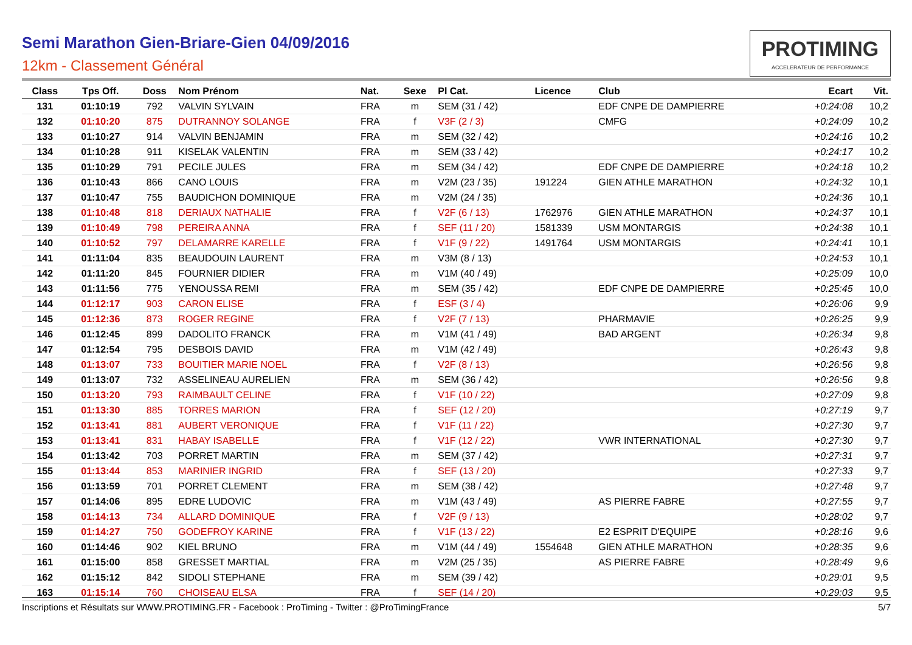Semi Marathon Gien-Briare-Gien 04/09/2016
12km - Classement Général
PROTIMING
ACCELERATEUR DE PERFORMANCE
| Class | Tps Off. | Doss | Nom Prénom | Nat. | Sexe | Pl Cat. | Licence | Club | Ecart | Vit. |
| --- | --- | --- | --- | --- | --- | --- | --- | --- | --- | --- |
| 131 | 01:10:19 | 792 | VALVIN SYLVAIN | FRA | m | SEM (31 / 42) | | EDF CNPE DE DAMPIERRE | +0:24:08 | 10,2 |
| 132 | 01:10:20 | 875 | DUTRANNOY SOLANGE | FRA | f | V3F (2 / 3) | | CMFG | +0:24:09 | 10,2 |
| 133 | 01:10:27 | 914 | VALVIN BENJAMIN | FRA | m | SEM (32 / 42) | | | +0:24:16 | 10,2 |
| 134 | 01:10:28 | 911 | KISELAK VALENTIN | FRA | m | SEM (33 / 42) | | | +0:24:17 | 10,2 |
| 135 | 01:10:29 | 791 | PECILE JULES | FRA | m | SEM (34 / 42) | | EDF CNPE DE DAMPIERRE | +0:24:18 | 10,2 |
| 136 | 01:10:43 | 866 | CANO LOUIS | FRA | m | V2M (23 / 35) | 191224 | GIEN ATHLE MARATHON | +0:24:32 | 10,1 |
| 137 | 01:10:47 | 755 | BAUDICHON DOMINIQUE | FRA | m | V2M (24 / 35) | | | +0:24:36 | 10,1 |
| 138 | 01:10:48 | 818 | DERIAUX NATHALIE | FRA | f | V2F (6 / 13) | 1762976 | GIEN ATHLE MARATHON | +0:24:37 | 10,1 |
| 139 | 01:10:49 | 798 | PEREIRA ANNA | FRA | f | SEF (11 / 20) | 1581339 | USM MONTARGIS | +0:24:38 | 10,1 |
| 140 | 01:10:52 | 797 | DELAMARRE KARELLE | FRA | f | V1F (9 / 22) | 1491764 | USM MONTARGIS | +0:24:41 | 10,1 |
| 141 | 01:11:04 | 835 | BEAUDOUIN LAURENT | FRA | m | V3M (8 / 13) | | | +0:24:53 | 10,1 |
| 142 | 01:11:20 | 845 | FOURNIER DIDIER | FRA | m | V1M (40 / 49) | | | +0:25:09 | 10,0 |
| 143 | 01:11:56 | 775 | YENOUSSA REMI | FRA | m | SEM (35 / 42) | | EDF CNPE DE DAMPIERRE | +0:25:45 | 10,0 |
| 144 | 01:12:17 | 903 | CARON ELISE | FRA | f | ESF (3 / 4) | | | +0:26:06 | 9,9 |
| 145 | 01:12:36 | 873 | ROGER REGINE | FRA | f | V2F (7 / 13) | | PHARMAVIE | +0:26:25 | 9,9 |
| 146 | 01:12:45 | 899 | DADOLITO FRANCK | FRA | m | V1M (41 / 49) | | BAD ARGENT | +0:26:34 | 9,8 |
| 147 | 01:12:54 | 795 | DESBOIS DAVID | FRA | m | V1M (42 / 49) | | | +0:26:43 | 9,8 |
| 148 | 01:13:07 | 733 | BOUITIER MARIE NOEL | FRA | f | V2F (8 / 13) | | | +0:26:56 | 9,8 |
| 149 | 01:13:07 | 732 | ASSELINEAU AURELIEN | FRA | m | SEM (36 / 42) | | | +0:26:56 | 9,8 |
| 150 | 01:13:20 | 793 | RAIMBAULT CELINE | FRA | f | V1F (10 / 22) | | | +0:27:09 | 9,8 |
| 151 | 01:13:30 | 885 | TORRES MARION | FRA | f | SEF (12 / 20) | | | +0:27:19 | 9,7 |
| 152 | 01:13:41 | 881 | AUBERT VERONIQUE | FRA | f | V1F (11 / 22) | | | +0:27:30 | 9,7 |
| 153 | 01:13:41 | 831 | HABAY ISABELLE | FRA | f | V1F (12 / 22) | | VWR INTERNATIONAL | +0:27:30 | 9,7 |
| 154 | 01:13:42 | 703 | PORRET MARTIN | FRA | m | SEM (37 / 42) | | | +0:27:31 | 9,7 |
| 155 | 01:13:44 | 853 | MARINIER INGRID | FRA | f | SEF (13 / 20) | | | +0:27:33 | 9,7 |
| 156 | 01:13:59 | 701 | PORRET CLEMENT | FRA | m | SEM (38 / 42) | | | +0:27:48 | 9,7 |
| 157 | 01:14:06 | 895 | EDRE LUDOVIC | FRA | m | V1M (43 / 49) | | AS PIERRE FABRE | +0:27:55 | 9,7 |
| 158 | 01:14:13 | 734 | ALLARD DOMINIQUE | FRA | f | V2F (9 / 13) | | | +0:28:02 | 9,7 |
| 159 | 01:14:27 | 750 | GODEFROY KARINE | FRA | f | V1F (13 / 22) | | E2 ESPRIT D'EQUIPE | +0:28:16 | 9,6 |
| 160 | 01:14:46 | 902 | KIEL BRUNO | FRA | m | V1M (44 / 49) | 1554648 | GIEN ATHLE MARATHON | +0:28:35 | 9,6 |
| 161 | 01:15:00 | 858 | GRESSET MARTIAL | FRA | m | V2M (25 / 35) | | AS PIERRE FABRE | +0:28:49 | 9,6 |
| 162 | 01:15:12 | 842 | SIDOLI STEPHANE | FRA | m | SEM (39 / 42) | | | +0:29:01 | 9,5 |
| 163 | 01:15:14 | 760 | CHOISEAU ELSA | FRA | f | SEF (14 / 20) | | | +0:29:03 | 9,5 |
Inscriptions et Résultats sur WWW.PROTIMING.FR - Facebook : ProTiming - Twitter : @ProTimingFrance 5/7